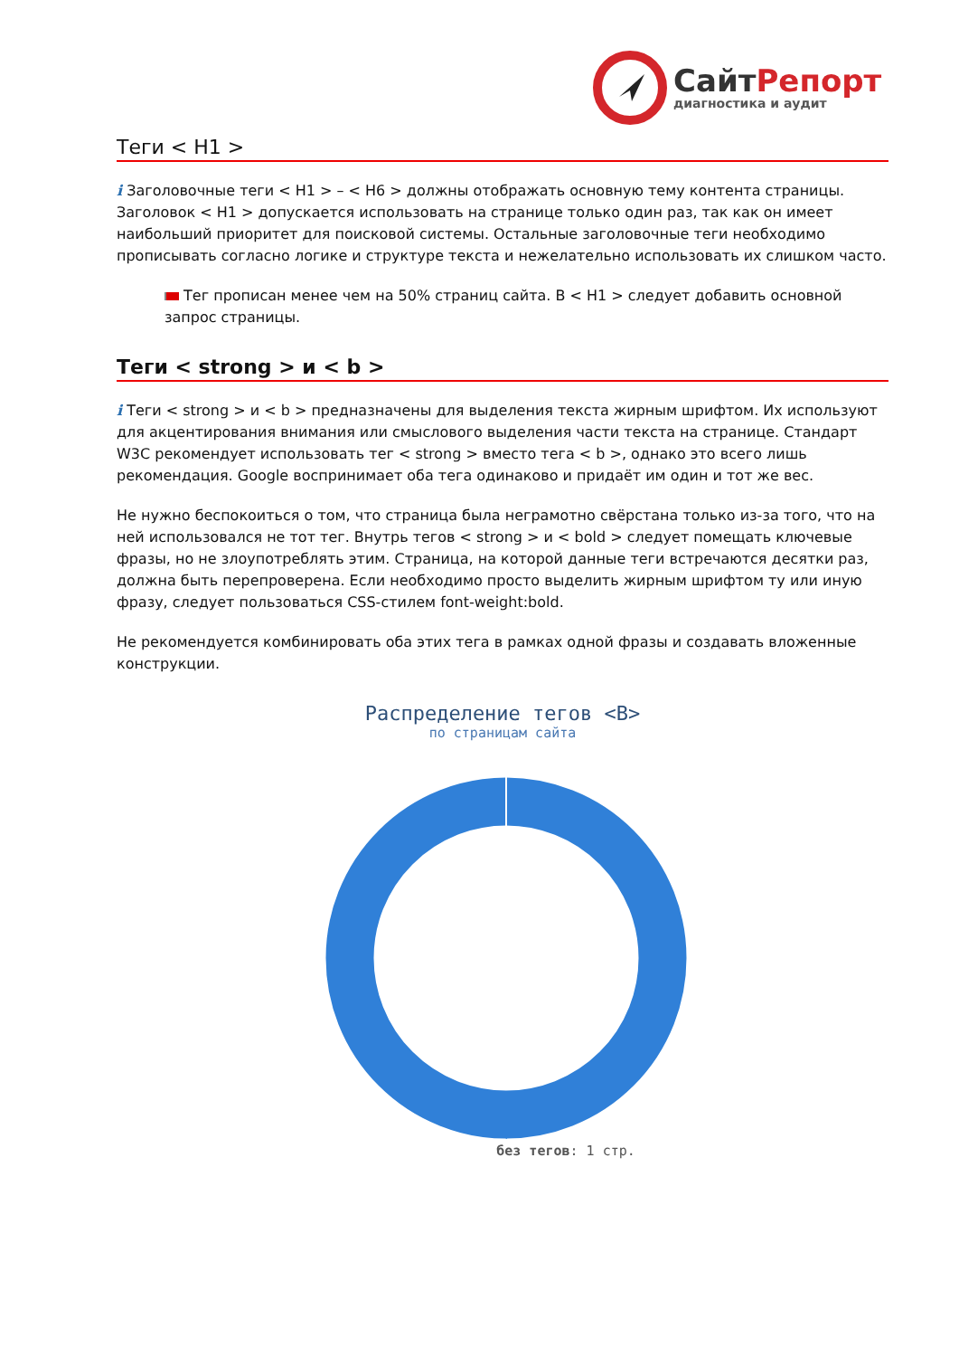СайтРепорт
диагностика и аудит
Теги < H1 >
i Заголовочные теги < H1 > – < H6 > должны отображать основную тему контента страницы. Заголовок < H1 > допускается использовать на странице только один раз, так как он имеет наибольший приоритет для поисковой системы. Остальные заголовочные теги необходимо прописывать согласно логике и структуре текста и нежелательно использовать их слишком часто.
Тег прописан менее чем на 50% страниц сайта. В < H1 > следует добавить основной запрос страницы.
Теги < strong > и < b >
i Теги < strong > и < b > предназначены для выделения текста жирным шрифтом. Их используют для акцентирования внимания или смыслового выделения части текста на странице. Стандарт W3C рекомендует использовать тег < strong > вместо тега < b >, однако это всего лишь рекомендация. Google воспринимает оба тега одинаково и придаёт им один и тот же вес.
Не нужно беспокоиться о том, что страница была неграмотно свёрстана только из-за того, что на ней использовался не тот тег. Внутрь тегов < strong > и < bold > следует помещать ключевые фразы, но не злоупотреблять этим. Страница, на которой данные теги встречаются десятки раз, должна быть перепроверена. Если необходимо просто выделить жирным шрифтом ту или иную фразу, следует пользоваться CSS-стилем font-weight:bold.
Не рекомендуется комбинировать оба этих тега в рамках одной фразы и создавать вложенные конструкции.
Распределение тегов <B>
по страницам сайта
без тегов: 1 стр.